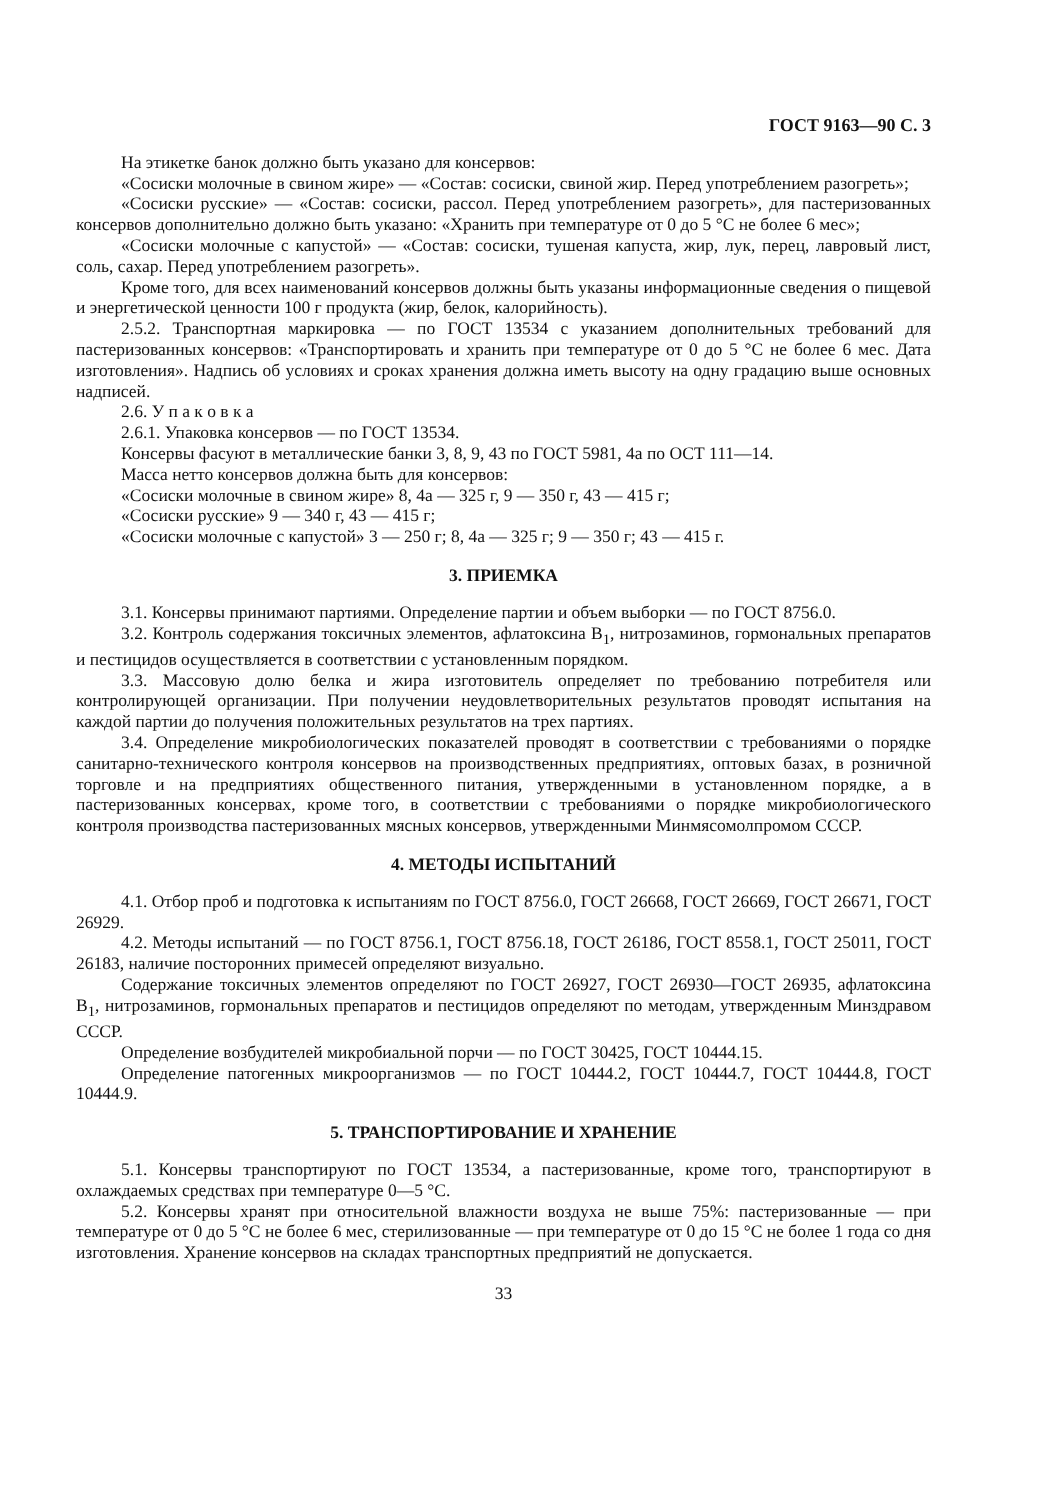ГОСТ 9163—90 С. 3
На этикетке банок должно быть указано для консервов:
«Сосиски молочные в свином жире» — «Состав: сосиски, свиной жир. Перед употреблением разогреть»;
«Сосиски русские» — «Состав: сосиски, рассол. Перед употреблением разогреть», для пастеризованных консервов дополнительно должно быть указано: «Хранить при температуре от 0 до 5 °С не более 6 мес»;
«Сосиски молочные с капустой» — «Состав: сосиски, тушеная капуста, жир, лук, перец, лавровый лист, соль, сахар. Перед употреблением разогреть».
Кроме того, для всех наименований консервов должны быть указаны информационные сведения о пищевой и энергетической ценности 100 г продукта (жир, белок, калорийность).
2.5.2. Транспортная маркировка — по ГОСТ 13534 с указанием дополнительных требований для пастеризованных консервов: «Транспортировать и хранить при температуре от 0 до 5 °С не более 6 мес. Дата изготовления». Надпись об условиях и сроках хранения должна иметь высоту на одну градацию выше основных надписей.
2.6. У п а к о в к а
2.6.1. Упаковка консервов — по ГОСТ 13534.
Консервы фасуют в металлические банки 3, 8, 9, 43 по ГОСТ 5981, 4а по ОСТ 111—14.
Масса нетто консервов должна быть для консервов:
«Сосиски молочные в свином жире» 8, 4а — 325 г, 9 — 350 г, 43 — 415 г;
«Сосиски русские» 9 — 340 г, 43 — 415 г;
«Сосиски молочные с капустой» 3 — 250 г; 8, 4а — 325 г; 9 — 350 г; 43 — 415 г.
3. ПРИЕМКА
3.1. Консервы принимают партиями. Определение партии и объем выборки — по ГОСТ 8756.0.
3.2. Контроль содержания токсичных элементов, афлатоксина B<sub>1</sub>, нитрозаминов, гормональных препаратов и пестицидов осуществляется в соответствии с установленным порядком.
3.3. Массовую долю белка и жира изготовитель определяет по требованию потребителя или контролирующей организации. При получении неудовлетворительных результатов проводят испытания на каждой партии до получения положительных результатов на трех партиях.
3.4. Определение микробиологических показателей проводят в соответствии с требованиями о порядке санитарно-технического контроля консервов на производственных предприятиях, оптовых базах, в розничной торговле и на предприятиях общественного питания, утвержденными в установленном порядке, а в пастеризованных консервах, кроме того, в соответствии с требованиями о порядке микробиологического контроля производства пастеризованных мясных консервов, утвержденными Минмясомолпромом СССР.
4. МЕТОДЫ ИСПЫТАНИЙ
4.1. Отбор проб и подготовка к испытаниям по ГОСТ 8756.0, ГОСТ 26668, ГОСТ 26669, ГОСТ 26671, ГОСТ 26929.
4.2. Методы испытаний — по ГОСТ 8756.1, ГОСТ 8756.18, ГОСТ 26186, ГОСТ 8558.1, ГОСТ 25011, ГОСТ 26183, наличие посторонних примесей определяют визуально.
Содержание токсичных элементов определяют по ГОСТ 26927, ГОСТ 26930—ГОСТ 26935, афлатоксина B<sub>1</sub>, нитрозаминов, гормональных препаратов и пестицидов определяют по методам, утвержденным Минздравом СССР.
Определение возбудителей микробиальной порчи — по ГОСТ 30425, ГОСТ 10444.15.
Определение патогенных микроорганизмов — по ГОСТ 10444.2, ГОСТ 10444.7, ГОСТ 10444.8, ГОСТ 10444.9.
5. ТРАНСПОРТИРОВАНИЕ И ХРАНЕНИЕ
5.1. Консервы транспортируют по ГОСТ 13534, а пастеризованные, кроме того, транспортируют в охлаждаемых средствах при температуре 0—5 °С.
5.2. Консервы хранят при относительной влажности воздуха не выше 75%: пастеризованные — при температуре от 0 до 5 °С не более 6 мес, стерилизованные — при температуре от 0 до 15 °С не более 1 года со дня изготовления. Хранение консервов на складах транспортных предприятий не допускается.
33